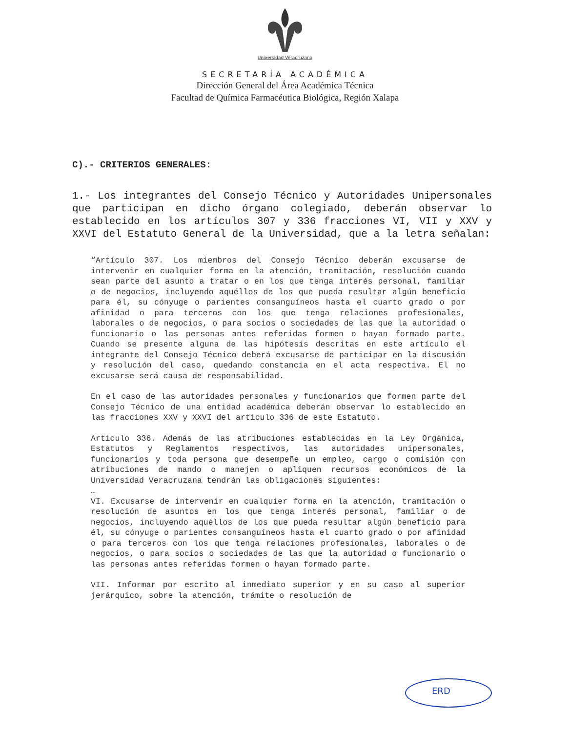Universidad Veracruzana
SECRETARÍA ACADÉMICA
Dirección General del Área Académica Técnica
Facultad de Química Farmacéutica Biológica, Región Xalapa
C).- CRITERIOS GENERALES:
1.- Los integrantes del Consejo Técnico y Autoridades Unipersonales que participan en dicho órgano colegiado, deberán observar lo establecido en los artículos 307 y 336 fracciones VI, VII y XXV y XXVI del Estatuto General de la Universidad, que a la letra señalan:
“Artículo 307. Los miembros del Consejo Técnico deberán excusarse de intervenir en cualquier forma en la atención, tramitación, resolución cuando sean parte del asunto a tratar o en los que tenga interés personal, familiar o de negocios, incluyendo aquéllos de los que pueda resultar algún beneficio para él, su cónyuge o parientes consanguíneos hasta el cuarto grado o por afinidad o para terceros con los que tenga relaciones profesionales, laborales o de negocios, o para socios o sociedades de las que la autoridad o funcionario o las personas antes referidas formen o hayan formado parte. Cuando se presente alguna de las hipótesis descritas en este artículo el integrante del Consejo Técnico deberá excusarse de participar en la discusión y resolución del caso, quedando constancia en el acta respectiva. El no excusarse será causa de responsabilidad.
En el caso de las autoridades personales y funcionarios que formen parte del Consejo Técnico de una entidad académica deberán observar lo establecido en las fracciones XXV y XXVI del artículo 336 de este Estatuto.
Articulo 336. Además de las atribuciones establecidas en la Ley Orgánica, Estatutos y Reglamentos respectivos, las autoridades unipersonales, funcionarios y toda persona que desempeñe un empleo, cargo o comisión con atribuciones de mando o manejen o apliquen recursos económicos de la Universidad Veracruzana tendrán las obligaciones siguientes:
…
VI. Excusarse de intervenir en cualquier forma en la atención, tramitación o resolución de asuntos en los que tenga interés personal, familiar o de negocios, incluyendo aquéllos de los que pueda resultar algún beneficio para él, su cónyuge o parientes consanguíneos hasta el cuarto grado o por afinidad o para terceros con los que tenga relaciones profesionales, laborales o de negocios, o para socios o sociedades de las que la autoridad o funcionario o las personas antes referidas formen o hayan formado parte.
VII. Informar por escrito al inmediato superior y en su caso al superior jerárquico, sobre la atención, trámite o resolución de
ERD